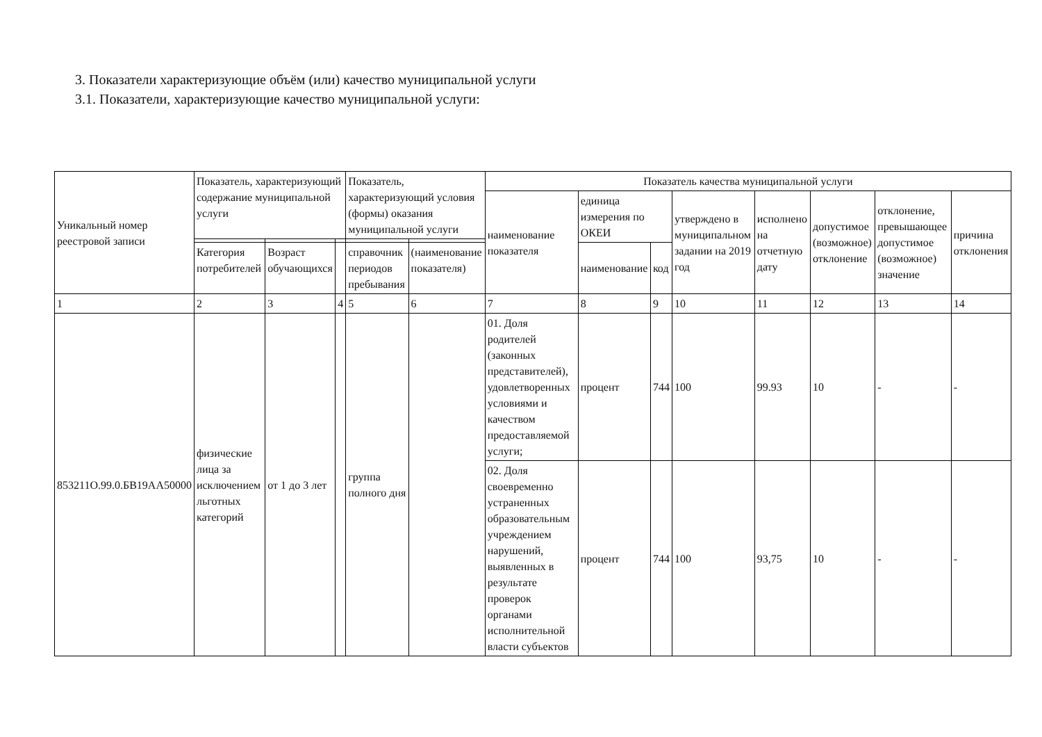3. Показатели характеризующие объём (или) качество муниципальной услуги
3.1. Показатели, характеризующие качество муниципальной услуги:
| Уникальный номер реестровой записи | Показатель, характеризующий содержание муниципальной услуги | | | Показатель, характеризующий условия (формы) оказания муниципальной услуги | | Показатель качества муниципальной услуги | | | | | | | |
| --- | --- | --- | --- | --- | --- | --- | --- | --- | --- | --- | --- | --- | --- |
| | | | | | | наименование показателя | единица измерения по ОКЕИ | | утверждено в муниципальном задании на 2019 год | исполнено на отчетную дату | допустимое (возможное) отклонение | отклонение, превышающее допустимое (возможное) значение | причина отклонения |
| | Категория потребителей | Возраст обучающихся | | справочник периодов пребывания | (наименование показателя) | | наименование | код | | | | | |
| 1 | 2 | 3 | 4 | 5 | 6 | 7 | 8 | 9 | 10 | 11 | 12 | 13 | 14 |
| 853211О.99.0.БВ19АА50000 | физические лица за исключением льготных категорий | от 1 до 3 лет | | группа полного дня | | 01. Доля родителей (законных представителей), удовлетворенных условиями и качеством предоставляемой услуги; | процент | 744 | 100 | 99.93 | 10 | - | - |
| | | | | | | 02. Доля своевременно устраненных образовательным учреждением нарушений, выявленных в результате проверок органами исполнительной власти субъектов | процент | 744 | 100 | 93,75 | 10 | - | - |